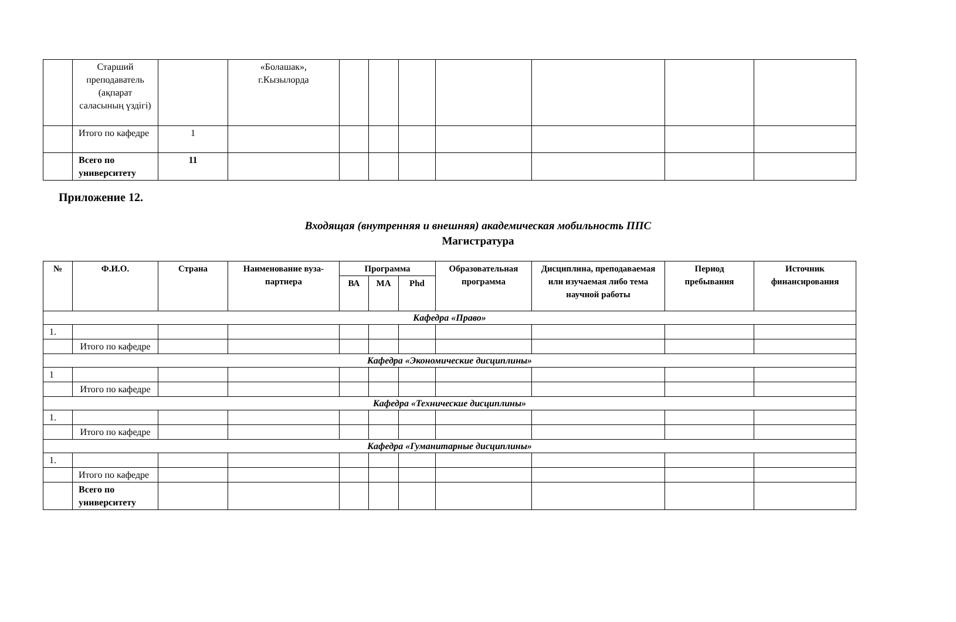| | Старший преподаватель (ақпарат саласының үздігі) | | «Болашак», г.Кызылорда | | | | | | | |
| | Итого по кафедре | 1 | | | | | | | | |
| | Всего по университету | 11 | | | | | | | | |
Приложение 12.
Входящая (внутренняя и внешняя) академическая мобильность ППС
Магистратура
| № | Ф.И.О. | Страна | Наименование вуза-партнера | Программа | | | Образовательная программа | Дисциплина, преподаваемая или изучаемая либо тема научной работы | Период пребывания | Источник финансирования |
| --- | --- | --- | --- | --- | --- | --- | --- | --- | --- | --- |
| | | | | ВА | МА | Phd | | | | |
| Кафедра «Право» | | | | | | | | | | |
| 1. | | | | | | | | | | |
| | Итого по кафедре | | | | | | | | | |
| Кафедра «Экономические дисциплины» | | | | | | | | | | |
| 1 | | | | | | | | | | |
| | Итого по кафедре | | | | | | | | | |
| Кафедра «Технические дисциплины» | | | | | | | | | | |
| 1. | | | | | | | | | | |
| | Итого по кафедре | | | | | | | | | |
| Кафедра «Гуманитарные дисциплины» | | | | | | | | | | |
| 1. | | | | | | | | | | |
| | Итого по кафедре | | | | | | | | | |
| | Всего по университету | | | | | | | | | |